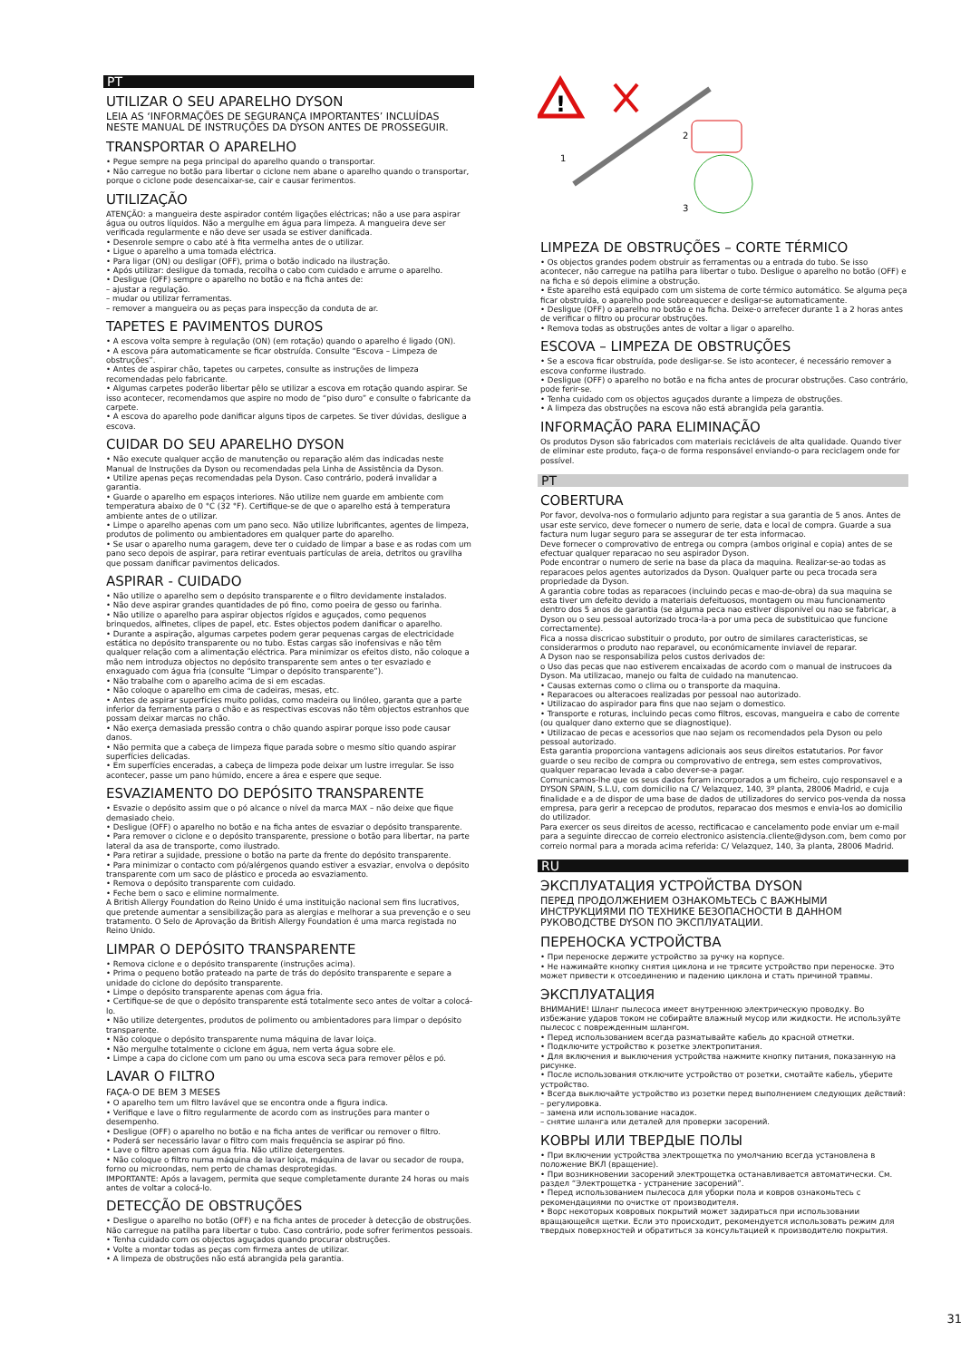PT
UTILIZAR O SEU APARELHO DYSON
LEIA AS ‘INFORMAÇÕES DE SEGURANÇA IMPORTANTES’ INCLUÍDAS NESTE MANUAL DE INSTRUÇÕES DA DYSON ANTES DE PROSSEGUIR.
TRANSPORTAR O APARELHO
• Pegue sempre na pega principal do aparelho quando o transportar.
• Não carregue no botão para libertar o ciclone nem abane o aparelho quando o transportar, porque o ciclone pode desencaixar-se, cair e causar ferimentos.
UTILIZAÇÃO
ATENÇÃO: a mangueira deste aspirador contém ligações eléctricas; não a use para aspirar água ou outros líquidos. Não a mergulhe em água para limpeza. A mangueira deve ser verificada regularmente e não deve ser usada se estiver danificada.
• Desenrole sempre o cabo até à fita vermelha antes de o utilizar.
• Ligue o aparelho a uma tomada eléctrica.
• Para ligar (ON) ou desligar (OFF), prima o botão indicado na ilustração.
• Após utilizar: desligue da tomada, recolha o cabo com cuidado e arrume o aparelho.
• Desligue (OFF) sempre o aparelho no botão e na ficha antes de:
– ajustar a regulação.
– mudar ou utilizar ferramentas.
– remover a mangueira ou as peças para inspecção da conduta de ar.
TAPETES E PAVIMENTOS DUROS
• A escova volta sempre à regulação (ON) (em rotação) quando o aparelho é ligado (ON).
• A escova pára automaticamente se ficar obstruída. Consulte “Escova – Limpeza de obstruções”.
• Antes de aspirar chão, tapetes ou carpetes, consulte as instruções de limpeza recomendadas pelo fabricante.
• Algumas carpetes poderão libertar pêlo se utilizar a escova em rotação quando aspirar. Se isso acontecer, recomendamos que aspire no modo de “piso duro” e consulte o fabricante da carpete.
• A escova do aparelho pode danificar alguns tipos de carpetes. Se tiver dúvidas, desligue a escova.
CUIDAR DO SEU APARELHO DYSON
• Não execute qualquer acção de manutenção ou reparação além das indicadas neste Manual de Instruções da Dyson ou recomendadas pela Linha de Assistência da Dyson.
• Utilize apenas peças recomendadas pela Dyson. Caso contrário, poderá invalidar a garantia.
• Guarde o aparelho em espaços interiores. Não utilize nem guarde em ambiente com temperatura abaixo de 0 °C (32 °F). Certifique-se de que o aparelho está à temperatura ambiente antes de o utilizar.
• Limpe o aparelho apenas com um pano seco. Não utilize lubrificantes, agentes de limpeza, produtos de polimento ou ambientadores em qualquer parte do aparelho.
• Se usar o aparelho numa garagem, deve ter o cuidado de limpar a base e as rodas com um pano seco depois de aspirar, para retirar eventuais partículas de areia, detritos ou gravilha que possam danificar pavimentos delicados.
ASPIRAR - CUIDADO
• Não utilize o aparelho sem o depósito transparente e o filtro devidamente instalados.
• Não deve aspirar grandes quantidades de pó fino, como poeira de gesso ou farinha.
• Não utilize o aparelho para aspirar objectos rígidos e aguçados, como pequenos brinquedos, alfinetes, clipes de papel, etc. Estes objectos podem danificar o aparelho.
• Durante a aspiração, algumas carpetes podem gerar pequenas cargas de electricidade estática no depósito transparente ou no tubo. Estas cargas são inofensivas e não têm qualquer relação com a alimentação eléctrica. Para minimizar os efeitos disto, não coloque a mão nem introduza objectos no depósito transparente sem antes o ter esvaziado e enxaguado com água fria (consulte “Limpar o depósito transparente”).
• Não trabalhe com o aparelho acima de si em escadas.
• Não coloque o aparelho em cima de cadeiras, mesas, etc.
• Antes de aspirar superfícies muito polidas, como madeira ou linóleo, garanta que a parte inferior da ferramenta para o chão e as respectivas escovas não têm objectos estranhos que possam deixar marcas no chão.
• Não exerça demasiada pressão contra o chão quando aspirar porque isso pode causar danos.
• Não permita que a cabeça de limpeza fique parada sobre o mesmo sítio quando aspirar superfícies delicadas.
• Em superfícies enceradas, a cabeça de limpeza pode deixar um lustre irregular. Se isso acontecer, passe um pano húmido, encere a área e espere que seque.
ESVAZIAMENTO DO DEPÓSITO TRANSPARENTE
• Esvazie o depósito assim que o pó alcance o nível da marca MAX – não deixe que fique demasiado cheio.
• Desligue (OFF) o aparelho no botão e na ficha antes de esvaziar o depósito transparente.
• Para remover o ciclone e o depósito transparente, pressione o botão para libertar, na parte lateral da asa de transporte, como ilustrado.
• Para retirar a sujidade, pressione o botão na parte da frente do depósito transparente.
• Para minimizar o contacto com pó/alérgenos quando estiver a esvaziar, envolva o depósito transparente com um saco de plástico e proceda ao esvaziamento.
• Remova o depósito transparente com cuidado.
• Feche bem o saco e elimine normalmente.
A British Allergy Foundation do Reino Unido é uma instituição nacional sem fins lucrativos, que pretende aumentar a sensibilização para as alergias e melhorar a sua prevenção e o seu tratamento. O Selo de Aprovação da British Allergy Foundation é uma marca registada no Reino Unido.
LIMPAR O DEPÓSITO TRANSPARENTE
• Remova ciclone e o depósito transparente (instruções acima).
• Prima o pequeno botão prateado na parte de trás do depósito transparente e separe a unidade do ciclone do depósito transparente.
• Limpe o depósito transparente apenas com água fria.
• Certifique-se de que o depósito transparente está totalmente seco antes de voltar a colocá-lo.
• Não utilize detergentes, produtos de polimento ou ambientadores para limpar o depósito transparente.
• Não coloque o depósito transparente numa máquina de lavar loiça.
• Não mergulhe totalmente o ciclone em água, nem verta água sobre ele.
• Limpe a capa do ciclone com um pano ou uma escova seca para remover pêlos e pó.
LAVAR O FILTRO
FAÇA-O DE BEM 3 MESES
• O aparelho tem um filtro lavável que se encontra onde a figura indica.
• Verifique e lave o filtro regularmente de acordo com as instruções para manter o desempenho.
• Desligue (OFF) o aparelho no botão e na ficha antes de verificar ou remover o filtro.
• Poderá ser necessário lavar o filtro com mais frequência se aspirar pó fino.
• Lave o filtro apenas com água fria. Não utilize detergentes.
• Não coloque o filtro numa máquina de lavar loiça, máquina de lavar ou secador de roupa, forno ou microondas, nem perto de chamas desprotegidas.
IMPORTANTE: Após a lavagem, permita que seque completamente durante 24 horas ou mais antes de voltar a colocá-lo.
DETECÇÃO DE OBSTRUÇÕES
• Desligue o aparelho no botão (OFF) e na ficha antes de proceder à detecção de obstruções. Não carregue na patilha para libertar o tubo. Caso contrário, pode sofrer ferimentos pessoais.
• Tenha cuidado com os objectos aguçados quando procurar obstruções.
• Volte a montar todas as peças com firmeza antes de utilizar.
• A limpeza de obstruções não está abrangida pela garantia.
!
1
2
3
LIMPEZA DE OBSTRUÇÕES – CORTE TÉRMICO
• Os objectos grandes podem obstruir as ferramentas ou a entrada do tubo. Se isso acontecer, não carregue na patilha para libertar o tubo. Desligue o aparelho no botão (OFF) e na ficha e só depois elimine a obstrução.
• Este aparelho está equipado com um sistema de corte térmico automático. Se alguma peça ficar obstruída, o aparelho pode sobreaquecer e desligar-se automaticamente.
• Desligue (OFF) o aparelho no botão e na ficha. Deixe-o arrefecer durante 1 a 2 horas antes de verificar o filtro ou procurar obstruções.
• Remova todas as obstruções antes de voltar a ligar o aparelho.
ESCOVA – LIMPEZA DE OBSTRUÇÕES
• Se a escova ficar obstruída, pode desligar-se. Se isto acontecer, é necessário remover a escova conforme ilustrado.
• Desligue (OFF) o aparelho no botão e na ficha antes de procurar obstruções. Caso contrário, pode ferir-se.
• Tenha cuidado com os objectos aguçados durante a limpeza de obstruções.
• A limpeza das obstruções na escova não está abrangida pela garantia.
INFORMAÇÃO PARA ELIMINAÇÃO
Os produtos Dyson são fabricados com materiais recicláveis de alta qualidade. Quando tiver de eliminar este produto, faça-o de forma responsável enviando-o para reciclagem onde for possível.
PT
COBERTURA
Por favor, devolva-nos o formulario adjunto para registar a sua garantia de 5 anos. Antes de usar este servico, deve fornecer o numero de serie, data e local de compra. Guarde a sua factura num lugar seguro para se assegurar de ter esta informacao.
Deve fornecer o comprovativo de entrega ou compra (ambos original e copia) antes de se efectuar qualquer reparacao no seu aspirador Dyson.
Pode encontrar o numero de serie na base da placa da maquina. Realizar-se-ao todas as reparacoes pelos agentes autorizados da Dyson. Qualquer parte ou peca trocada sera propriedade da Dyson.
A garantia cobre todas as reparacoes (incluindo pecas e mao-de-obra) da sua maquina se esta tiver um defeito devido a materiais defeituosos, montagem ou mau funcionamento dentro dos 5 anos de garantia (se alguma peca nao estiver disponivel ou nao se fabricar, a Dyson ou o seu pessoal autorizado troca-la-a por uma peca de substituicao que funcione correctamente).
Fica a nossa discricao substituir o produto, por outro de similares caracteristicas, se considerarmos o produto nao reparavel, ou económicamente inviavel de reparar.
A Dyson nao se responsabiliza pelos custos derivados de:
o Uso das pecas que nao estiverem encaixadas de acordo com o manual de instrucoes da Dyson. Ma utilizacao, manejo ou falta de cuidado na manutencao.
• Causas externas como o clima ou o transporte da maquina.
• Reparacoes ou alteracoes realizadas por pessoal nao autorizado.
• Utilizacao do aspirador para fins que nao sejam o domestico.
• Transporte e roturas, incluindo pecas como filtros, escovas, mangueira e cabo de corrente (ou qualquer dano externo que se diagnostique).
• Utilizacao de pecas e acessorios que nao sejam os recomendados pela Dyson ou pelo pessoal autorizado.
Esta garantia proporciona vantagens adicionais aos seus direitos estatutarios. Por favor guarde o seu recibo de compra ou comprovativo de entrega, sem estes comprovativos, qualquer reparacao levada a cabo dever-se-a pagar.
Comunicamos-lhe que os seus dados foram incorporados a um ficheiro, cujo responsavel e a DYSON SPAIN, S.L.U, com domicilio na C/ Velazquez, 140, 3º planta, 28006 Madrid, e cuja finalidade e a de dispor de uma base de dados de utilizadores do servico pos-venda da nossa empresa, para gerir a recepcao de produtos, reparacao dos mesmos e envia-los ao domicilio do utilizador.
Para exercer os seus direitos de acesso, rectificacao e cancelamento pode enviar um e-mail para a seguinte direccao de correio electronico asistencia.cliente@dyson.com, bem como por correio normal para a morada acima referida: C/ Velazquez, 140, 3a planta, 28006 Madrid.
RU
ЭКСПЛУАТАЦИЯ УСТРОЙСТВА DYSON
ПЕРЕД ПРОДОЛЖЕНИЕМ ОЗНАКОМЬТЕСЬ С ВАЖНЫМИ ИНСТРУКЦИЯМИ ПО ТЕХНИКЕ БЕЗОПАСНОСТИ В ДАННОМ РУКОВОДСТВЕ DYSON ПО ЭКСПЛУАТАЦИИ.
ПЕРЕНОСКА УСТРОЙСТВА
• При переноске держите устройство за ручку на корпусе.
• Не нажимайте кнопку снятия циклона и не трясите устройство при переноске. Это может привести к отсоединению и падению циклона и стать причиной травмы.
ЭКСПЛУАТАЦИЯ
ВНИМАНИЕ! Шланг пылесоса имеет внутреннюю электрическую проводку. Во избежание ударов током не собирайте влажный мусор или жидкости. Не используйте пылесос с поврежденным шлангом.
• Перед использованием всегда разматывайте кабель до красной отметки.
• Подключите устройство к розетке электропитания.
• Для включения и выключения устройства нажмите кнопку питания, показанную на рисунке.
• После использования отключите устройство от розетки, смотайте кабель, уберите устройство.
• Всегда выключайте устройство из розетки перед выполнением следующих действий:
– регулировка.
– замена или использование насадок.
– снятие шланга или деталей для проверки засорений.
КОВРЫ ИЛИ ТВЕРДЫЕ ПОЛЫ
• При включении устройства электрощетка по умолчанию всегда установлена в положение ВКЛ (вращение).
• При возникновении засорений электрощетка останавливается автоматически. См. раздел “Электрощетка - устранение засорений”.
• Перед использованием пылесоса для уборки пола и ковров ознакомьтесь с рекомендациями по очистке от производителя.
• Ворс некоторых ковровых покрытий может задираться при использовании вращающейся щетки. Если это происходит, рекомендуется использовать режим для твердых поверхностей и обратиться за консультацией к производителю покрытия.
31